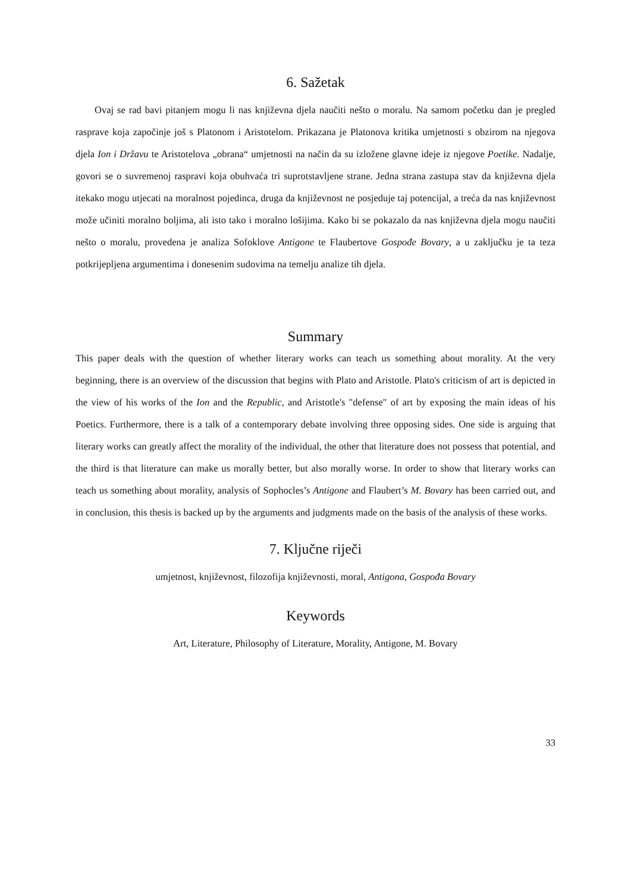6. Sažetak
Ovaj se rad bavi pitanjem mogu li nas književna djela naučiti nešto o moralu. Na samom početku dan je pregled rasprave koja započinje još s Platonom i Aristotelom. Prikazana je Platonova kritika umjetnosti s obzirom na njegova djela Ion i Državu te Aristotelova „obrana“ umjetnosti na način da su izložene glavne ideje iz njegove Poetike. Nadalje, govori se o suvremenoj raspravi koja obuhvaća tri suprotstavljene strane. Jedna strana zastupa stav da književna djela itekako mogu utjecati na moralnost pojedinca, druga da književnost ne posjeduje taj potencijal, a treća da nas književnost može učiniti moralno boljima, ali isto tako i moralno lošijima. Kako bi se pokazalo da nas književna djela mogu naučiti nešto o moralu, provedena je analiza Sofoklove Antigone te Flaubertove Gospođe Bovary, a u zaključku je ta teza potkrijepljena argumentima i donesenim sudovima na temelju analize tih djela.
Summary
This paper deals with the question of whether literary works can teach us something about morality. At the very beginning, there is an overview of the discussion that begins with Plato and Aristotle. Plato's criticism of art is depicted in the view of his works of the Ion and the Republic, and Aristotle's "defense" of art by exposing the main ideas of his Poetics. Furthermore, there is a talk of a contemporary debate involving three opposing sides. One side is arguing that literary works can greatly affect the morality of the individual, the other that literature does not possess that potential, and the third is that literature can make us morally better, but also morally worse. In order to show that literary works can teach us something about morality, analysis of Sophocles’s Antigone and Flaubert’s M. Bovary has been carried out, and in conclusion, this thesis is backed up by the arguments and judgments made on the basis of the analysis of these works.
7. Ključne riječi
umjetnost, književnost, filozofija književnosti, moral, Antigona, Gospođa Bovary
Keywords
Art, Literature, Philosophy of Literature, Morality, Antigone, M. Bovary
33